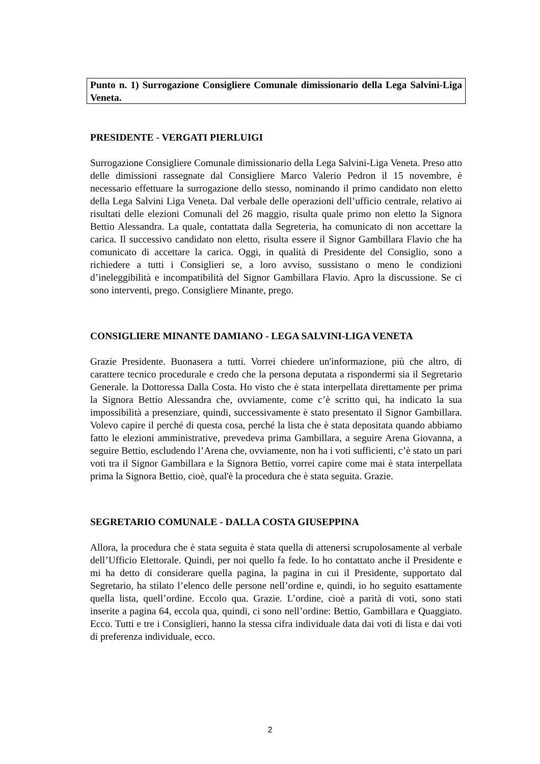Punto n. 1) Surrogazione Consigliere Comunale dimissionario della Lega Salvini-Liga Veneta.
PRESIDENTE - VERGATI PIERLUIGI
Surrogazione Consigliere Comunale dimissionario della Lega Salvini-Liga Veneta. Preso atto delle dimissioni rassegnate dal Consigliere Marco Valerio Pedron il 15 novembre, è necessario effettuare la surrogazione dello stesso, nominando il primo candidato non eletto della Lega Salvini Liga Veneta. Dal verbale delle operazioni dell’ufficio centrale, relativo ai risultati delle elezioni Comunali del 26 maggio, risulta quale primo non eletto la Signora Bettio Alessandra. La quale, contattata dalla Segreteria, ha comunicato di non accettare la carica. Il successivo candidato non eletto, risulta essere il Signor Gambillara Flavio che ha comunicato di accettare la carica. Oggi, in qualità di Presidente del Consiglio, sono a richiedere a tutti i Consiglieri se, a loro avviso, sussistano o meno le condizioni d’ineleggibilità e incompatibilità del Signor Gambillara Flavio. Apro la discussione. Se ci sono interventi, prego. Consigliere Minante, prego.
CONSIGLIERE MINANTE DAMIANO - LEGA SALVINI-LIGA VENETA
Grazie Presidente. Buonasera a tutti. Vorrei chiedere un'informazione, più che altro, di carattere tecnico procedurale e credo che la persona deputata a rispondermi sia il Segretario Generale. la Dottoressa Dalla Costa. Ho visto che è stata interpellata direttamente per prima la Signora Bettio Alessandra che, ovviamente, come c’è scritto qui, ha indicato la sua impossibilità a presenziare, quindi, successivamente è stato presentato il Signor Gambillara. Volevo capire il perché di questa cosa, perché la lista che è stata depositata quando abbiamo fatto le elezioni amministrative, prevedeva prima Gambillara, a seguire Arena Giovanna, a seguire Bettio, escludendo l’Arena che, ovviamente, non ha i voti sufficienti, c’è stato un pari voti tra il Signor Gambillara e la Signora Bettio, vorrei capire come mai è stata interpellata prima la Signora Bettio, cioè, qual'è la procedura che è stata seguita. Grazie.
SEGRETARIO COMUNALE - DALLA COSTA GIUSEPPINA
Allora, la procedura che è stata seguita è stata quella di attenersi scrupolosamente al verbale dell’Ufficio Elettorale. Quindi, per noi quello fa fede. Io ho contattato anche il Presidente e mi ha detto di considerare quella pagina, la pagina in cui il Presidente, supportato dal Segretario, ha stilato l’elenco delle persone nell’ordine e, quindi, io ho seguito esattamente quella lista, quell’ordine. Eccolo qua. Grazie. L’ordine, cioè a parità di voti, sono stati inserite a pagina 64, eccola qua, quindi, ci sono nell’ordine: Bettio, Gambillara e Quaggiato. Ecco. Tutti e tre i Consiglieri, hanno la stessa cifra individuale data dai voti di lista e dai voti di preferenza individuale, ecco.
2